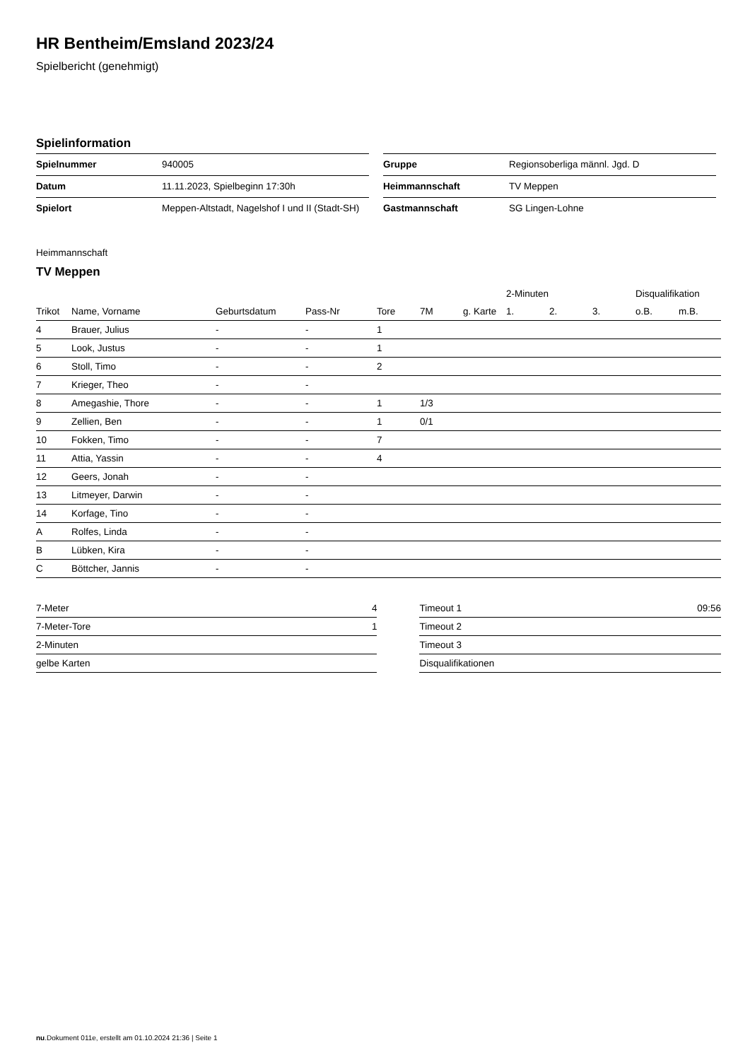HR Bentheim/Emsland 2023/24
Spielbericht (genehmigt)
Spielinformation
| Spielnummer | 940005 |
| Datum | 11.11.2023, Spielbeginn 17:30h |
| Spielort | Meppen-Altstadt, Nagelshof I und II (Stadt-SH) |
| Gruppe | Regionsoberliga männl. Jgd. D |
| Heimmannschaft | TV Meppen |
| Gastmannschaft | SG Lingen-Lohne |
Heimmannschaft
TV Meppen
| | | | | | | | 2-Minuten | | | Disqualifikation | |
| --- | --- | --- | --- | --- | --- | --- | --- | --- | --- | --- | --- |
| Trikot | Name, Vorname | Geburtsdatum | Pass-Nr | Tore | 7M | g. Karte | 1. | 2. | 3. | o.B. | m.B. |
| 4 | Brauer, Julius | - | - | 1 | | | | | | | |
| 5 | Look, Justus | - | - | 1 | | | | | | | |
| 6 | Stoll, Timo | - | - | 2 | | | | | | | |
| 7 | Krieger, Theo | - | - | | | | | | | | |
| 8 | Amegashie, Thore | - | - | 1 | 1/3 | | | | | | |
| 9 | Zellien, Ben | - | - | 1 | 0/1 | | | | | | |
| 10 | Fokken, Timo | - | - | 7 | | | | | | | |
| 11 | Attia, Yassin | - | - | 4 | | | | | | | |
| 12 | Geers, Jonah | - | - | | | | | | | | |
| 13 | Litmeyer, Darwin | - | - | | | | | | | | |
| 14 | Korfage, Tino | - | - | | | | | | | | |
| A | Rolfes, Linda | - | - | | | | | | | | |
| B | Lübken, Kira | - | - | | | | | | | | |
| C | Böttcher, Jannis | - | - | | | | | | | | |
| 7-Meter | 4 |
| 7-Meter-Tore | 1 |
| 2-Minuten | |
| gelbe Karten | |
| Timeout 1 | 09:56 |
| Timeout 2 | |
| Timeout 3 | |
| Disqualifikationen | |
nu.Dokument 011e, erstellt am 01.10.2024 21:36 | Seite 1